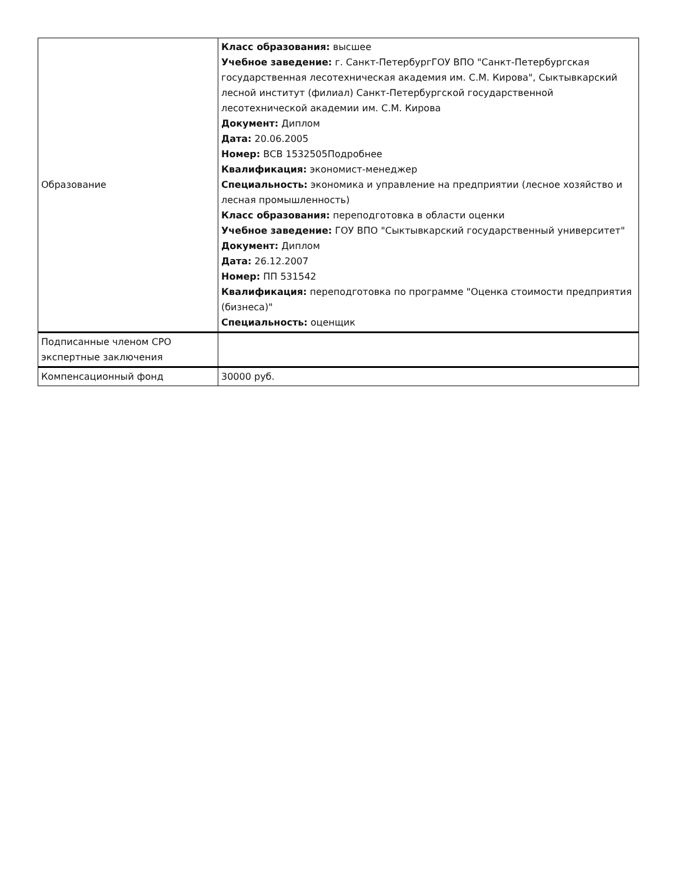| Образование | Класс образования: высшее Учебное заведение: г. Санкт-ПетербургГОУ ВПО "Санкт-Петербургская государственная лесотехническая академия им. С.М. Кирова", Сыктывкарский лесной институт (филиал) Санкт-Петербургской государственной лесотехнической академии им. С.М. Кирова Документ: Диплом Дата: 20.06.2005 Номер: ВСВ 1532505Подробнее Квалификация: экономист-менеджер Специальность: экономика и управление на предприятии (лесное хозяйство и лесная промышленность) Класс образования: переподготовка в области оценки Учебное заведение: ГОУ ВПО "Сыктывкарский государственный университет" Документ: Диплом Дата: 26.12.2007 Номер: ПП 531542 Квалификация: переподготовка по программе "Оценка стоимости предприятия (бизнеса)" Специальность: оценщик |
| Подписанные членом СРО экспертные заключения | |
| Компенсационный фонд | 30000 руб. |